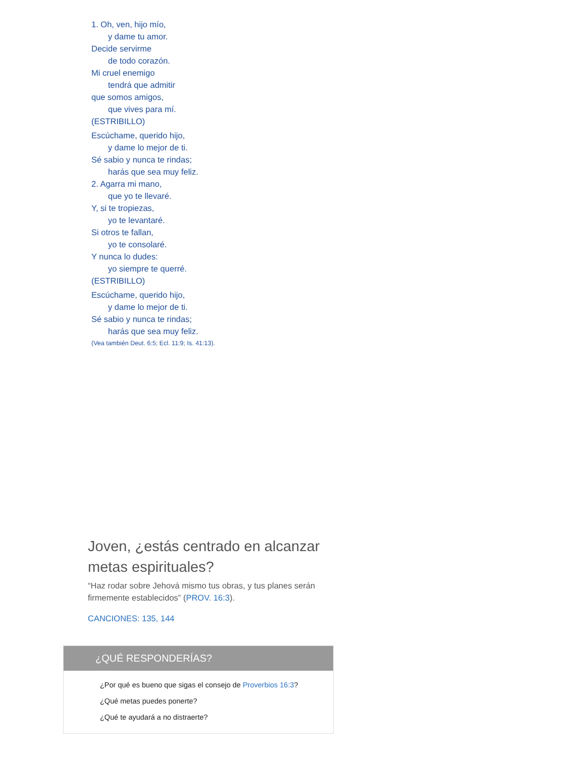1. Oh, ven, hijo mío,
y dame tu amor.
Decide servirme
de todo corazón.
Mi cruel enemigo
tendrá que admitir
que somos amigos,
que vives para mí.
(ESTRIBILLO)
Escúchame, querido hijo,
y dame lo mejor de ti.
Sé sabio y nunca te rindas;
harás que sea muy feliz.
2. Agarra mi mano,
que yo te llevaré.
Y, si te tropiezas,
yo te levantaré.
Si otros te fallan,
yo te consolaré.
Y nunca lo dudes:
yo siempre te querré.
(ESTRIBILLO)
Escúchame, querido hijo,
y dame lo mejor de ti.
Sé sabio y nunca te rindas;
harás que sea muy feliz.
(Vea también Deut. 6:5; Ecl. 11:9; Is. 41:13).
Joven, ¿estás centrado en alcanzar metas espirituales?
“Haz rodar sobre Jehová mismo tus obras, y tus planes serán firmemente establecidos” (PROV. 16:3).
CANCIONES: 135, 144
¿QUÉ RESPONDERÍAS?
¿Por qué es bueno que sigas el consejo de Proverbios 16:3?
¿Qué metas puedes ponerte?
¿Qué te ayudará a no distraerte?